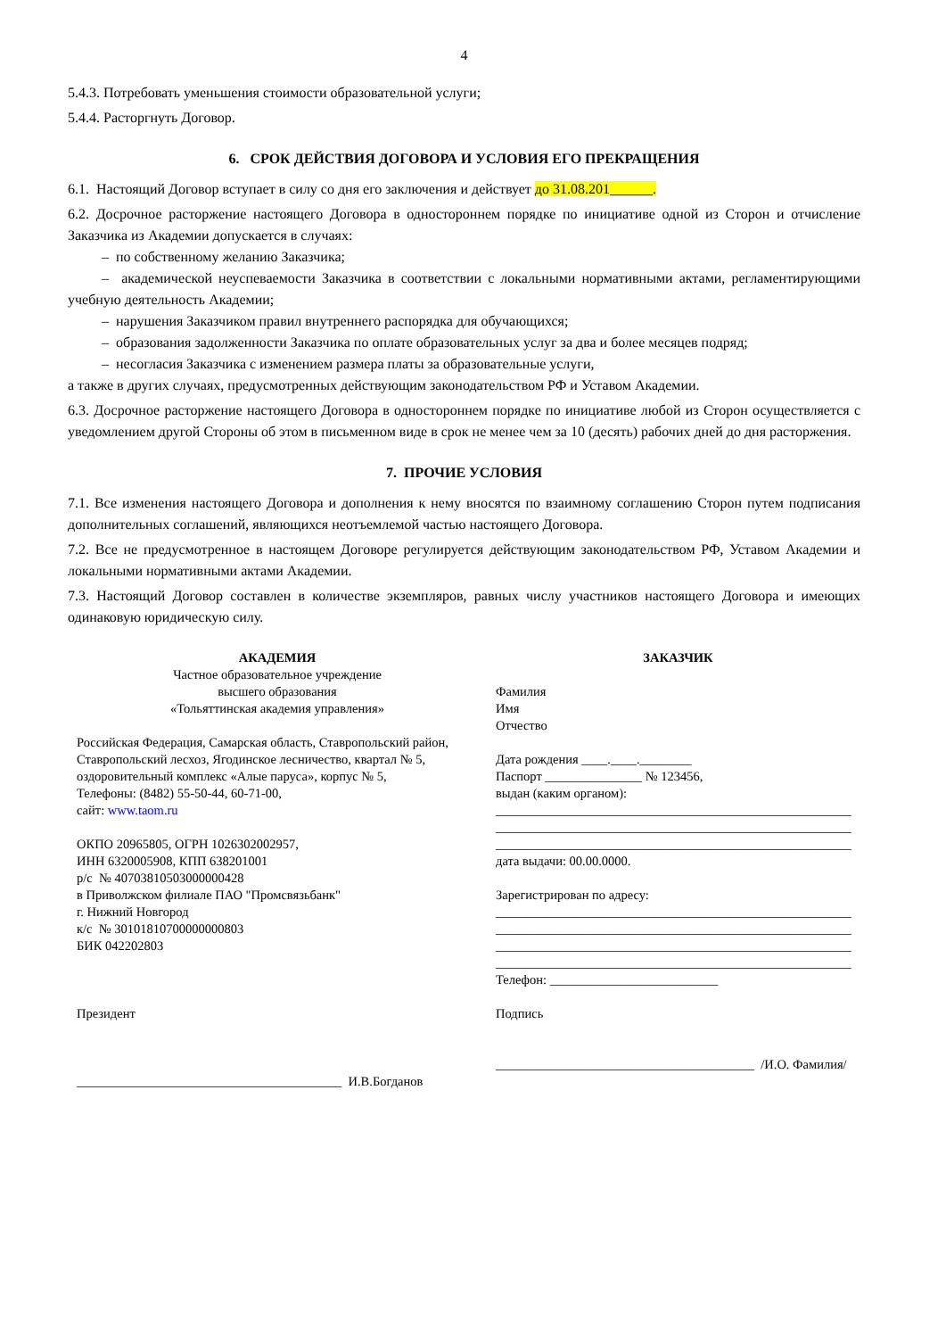4
5.4.3. Потребовать уменьшения стоимости образовательной услуги;
5.4.4. Расторгнуть Договор.
6. СРОК ДЕЙСТВИЯ ДОГОВОРА И УСЛОВИЯ ЕГО ПРЕКРАЩЕНИЯ
6.1. Настоящий Договор вступает в силу со дня его заключения и действует до 31.08.201______.
6.2. Досрочное расторжение настоящего Договора в одностороннем порядке по инициативе одной из Сторон и отчисление Заказчика из Академии допускается в случаях:
– по собственному желанию Заказчика;
– академической неуспеваемости Заказчика в соответствии с локальными нормативными актами, регламентирующими учебную деятельность Академии;
– нарушения Заказчиком правил внутреннего распорядка для обучающихся;
– образования задолженности Заказчика по оплате образовательных услуг за два и более месяцев подряд;
– несогласия Заказчика с изменением размера платы за образовательные услуги,
а также в других случаях, предусмотренных действующим законодательством РФ и Уставом Академии.
6.3. Досрочное расторжение настоящего Договора в одностороннем порядке по инициативе любой из Сторон осуществляется с уведомлением другой Стороны об этом в письменном виде в срок не менее чем за 10 (десять) рабочих дней до дня расторжения.
7. ПРОЧИЕ УСЛОВИЯ
7.1. Все изменения настоящего Договора и дополнения к нему вносятся по взаимному соглашению Сторон путем подписания дополнительных соглашений, являющихся неотъемлемой частью настоящего Договора.
7.2. Все не предусмотренное в настоящем Договоре регулируется действующим законодательством РФ, Уставом Академии и локальными нормативными актами Академии.
7.3. Настоящий Договор составлен в количестве экземпляров, равных числу участников настоящего Договора и имеющих одинаковую юридическую силу.
АКАДЕМИЯ
Частное образовательное учреждение
высшего образования
«Тольяттинская академия управления»
Российская Федерация, Самарская область, Ставропольский район, Ставропольский лесхоз, Ягодинское лесничество, квартал № 5, оздоровительный комплекс «Алые паруса», корпус № 5,
Телефоны: (8482) 55-50-44, 60-71-00,
сайт: www.taom.ru
ОКПО 20965805, ОГРН 1026302002957,
ИНН 6320005908, КПП 638201001
р/с № 40703810503000000428
в Приволжском филиале ПАО "Промсвязьбанк"
г. Нижний Новгород
к/с № 30101810700000000803
БИК 042202803
Президент
_________________________________________ И.В.Богданов
ЗАКАЗЧИК
Фамилия
Имя
Отчество
Дата рождения ____.____.________
Паспорт _______________ № 123456,
выдан (каким органом):
_______________________________________________________
_______________________________________________________
_______________________________________________________
дата выдачи: 00.00.0000.
Зарегистрирован по адресу:
_______________________________________________________
_______________________________________________________
_______________________________________________________
_______________________________________________________
Телефон: __________________________
Подпись
________________________________________ /И.О. Фамилия/